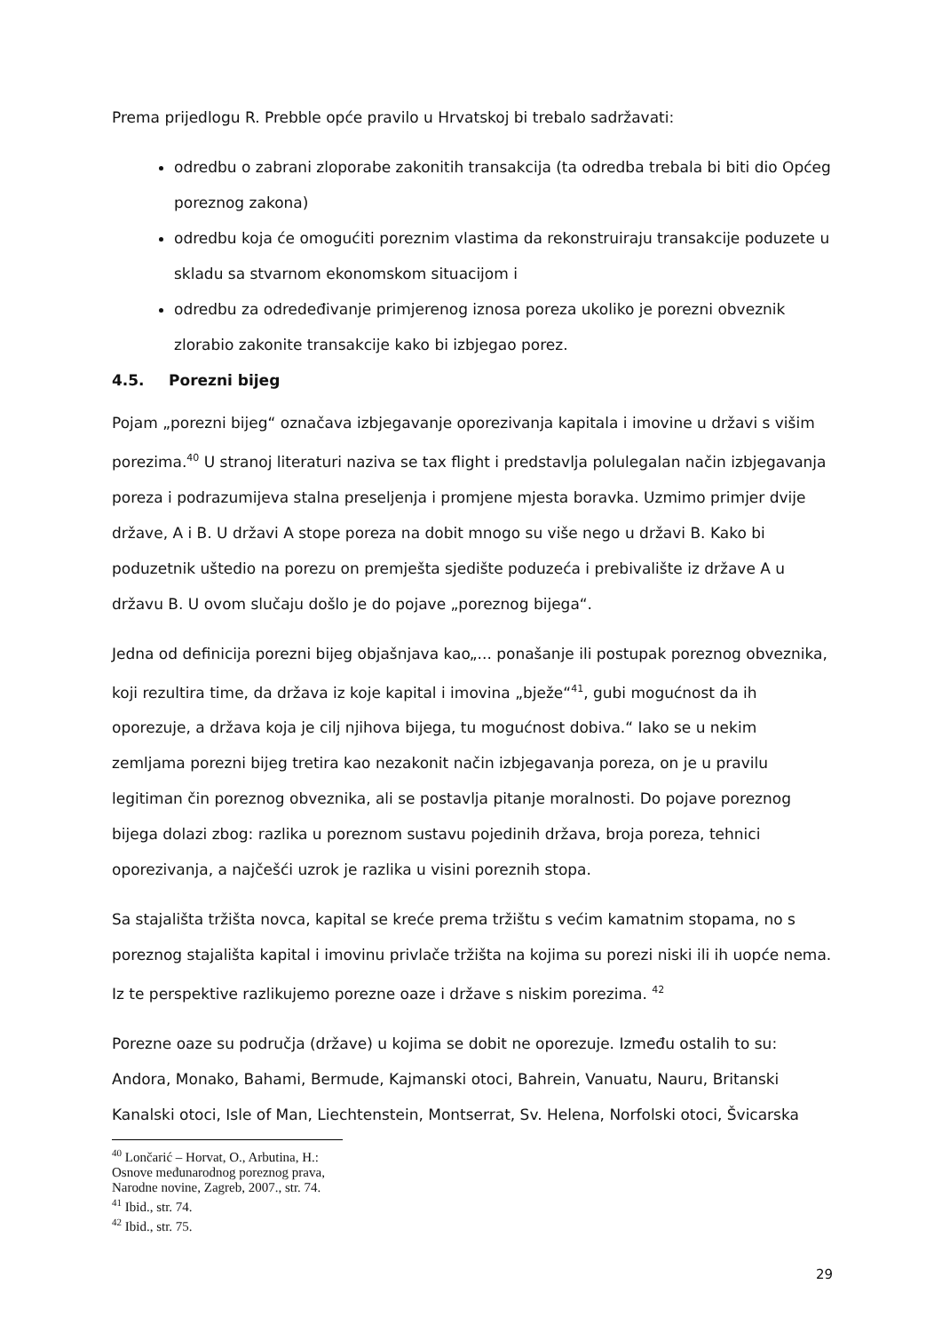Prema prijedlogu R. Prebble opće pravilo u Hrvatskoj bi trebalo sadržavati:
odredbu o zabrani zloporabe zakonitih transakcija (ta odredba trebala bi biti dio Općeg poreznog zakona)
odredbu koja će omogućiti poreznim vlastima da rekonstruiraju transakcije poduzete u skladu sa stvarnom ekonomskom situacijom i
odredbu za odredeđivanje primjerenog iznosa poreza ukoliko je porezni obveznik zlorabio zakonite transakcije kako bi izbjegao porez.
4.5. Porezni bijeg
Pojam „porezni bijeg“ označava izbjegavanje oporezivanja kapitala i imovine u državi s višim porezima.<sup>40</sup> U stranoj literaturi naziva se tax flight i predstavlja polulegalan način izbjegavanja poreza i podrazumijeva stalna preseljenja i promjene mjesta boravka. Uzmimo primjer dvije države, A i B. U državi A stope poreza na dobit mnogo su više nego u državi B. Kako bi poduzetnik uštedio na porezu on premješta sjedište poduzeća i prebivalište iz države A u državu B. U ovom slučaju došlo je do pojave „poreznog bijega“.
Jedna od definicija porezni bijeg objašnjava kao„... ponašanje ili postupak poreznog obveznika, koji rezultira time, da država iz koje kapital i imovina „bježe“<sup>41</sup>, gubi mogućnost da ih oporezuje, a država koja je cilj njihova bijega, tu mogućnost dobiva.“ Iako se u nekim zemljama porezni bijeg tretira kao nezakonit način izbjegavanja poreza, on je u pravilu legitiman čin poreznog obveznika, ali se postavlja pitanje moralnosti. Do pojave poreznog bijega dolazi zbog: razlika u poreznom sustavu pojedinih država, broja poreza, tehnici oporezivanja, a najčešći uzrok je razlika u visini poreznih stopa.
Sa stajališta tržišta novca, kapital se kreće prema tržištu s većim kamatnim stopama, no s poreznog stajališta kapital i imovinu privlače tržišta na kojima su porezi niski ili ih uopće nema. Iz te perspektive razlikujemo porezne oaze i države s niskim porezima. <sup>42</sup>
Porezne oaze su područja (države) u kojima se dobit ne oporezuje. Između ostalih to su: Andora, Monako, Bahami, Bermude, Kajmanski otoci, Bahrein, Vanuatu, Nauru, Britanski Kanalski otoci, Isle of Man, Liechtenstein, Montserrat, Sv. Helena, Norfolski otoci, Švicarska
<sup>40</sup> Lončarić – Horvat, O., Arbutina, H.: Osnove međunarodnog poreznog prava, Narodne novine, Zagreb, 2007., str. 74.
<sup>41</sup> Ibid., str. 74.
<sup>42</sup> Ibid., str. 75.
29